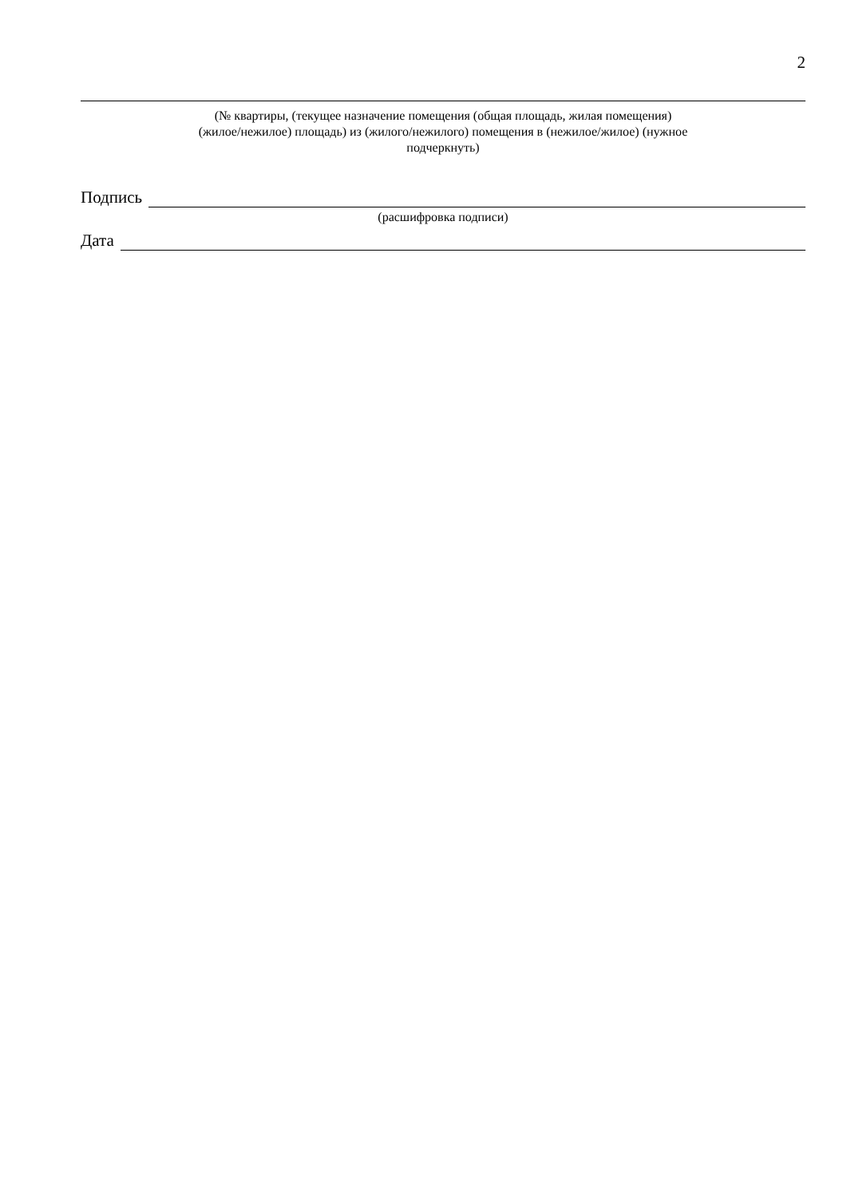2
(№ квартиры, (текущее назначение помещения (общая площадь, жилая помещения)
(жилое/нежилое) площадь) из (жилого/нежилого) помещения в (нежилое/жилое) (нужное
подчеркнуть)
Подпись
(расшифровка подписи)
Дата